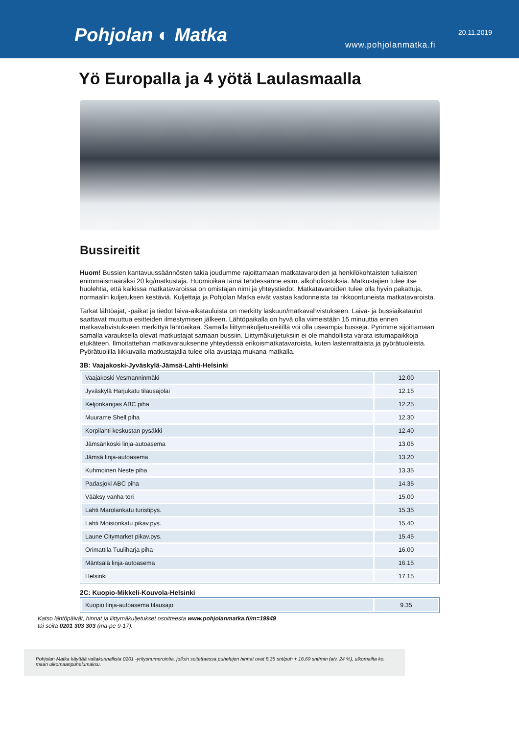Pohjolan ◐ Matka 20.11.2019
www.pohjolanmatka.fi
Yö Europalla ja 4 yötä Laulasmaalla
Bussireitit
Huom! Bussien kantavuussäännösten takia joudumme rajoittamaan matkatavaroiden ja henkilökohtaisten tuliaisten enimmäismääräksi 20 kg/matkustaja. Huomioikaa tämä tehdessänne esim. alkoholiostoksia. Matkustajien tulee itse huolehtia, että kaikissa matkatavaroissa on omistajan nimi ja yhteystiedot. Matkatavaroiden tulee olla hyvin pakattuja, normaalin kuljetuksen kestäviä. Kuljettaja ja Pohjolan Matka eivät vastaa kadonneista tai rikkoontuneista matkatavaroista.
Tarkat lähtöajat, -paikat ja tiedot laiva-aikatauluista on merkitty laskuun/matkavahvistukseen. Laiva- ja bussiaikataulut saattavat muuttua esitteiden ilmestymisen jälkeen. Lähtöpaikalla on hyvä olla viimeistään 15 minuuttia ennen matkavahvistukseen merkittyä lähtöaikaa. Samalla liittymäkuljetusreitillä voi olla useampia busseja. Pyrimme sijoittamaan samalla varauksella olevat matkustajat samaan bussiin. Liittymäkuljetuksiin ei ole mahdollista varata istumapaikkoja etukäteen. Ilmoitattehan matkavarauksenne yhteydessä erikoismatkatavaroista, kuten lastenrattaista ja pyörätuoleista. Pyörätuolilla liikkuvalla matkustajalla tulee olla avustaja mukana matkalla.
3B: Vaajakoski-Jyväskylä-Jämsä-Lahti-Helsinki
| Vaajakoski Vesmanninmäki | 12.00 |
| Jyväskylä Harjukatu tilausajolai | 12.15 |
| Keljonkangas ABC piha | 12.25 |
| Muurame Shell piha | 12.30 |
| Korpilahti keskustan pysäkki | 12.40 |
| Jämsänkoski linja-autoasema | 13.05 |
| Jämsä linja-autoasema | 13.20 |
| Kuhmoinen Neste piha | 13.35 |
| Padasjoki ABC piha | 14.35 |
| Vääksy vanha tori | 15.00 |
| Lahti Marolankatu turistipys. | 15.35 |
| Lahti Moisionkatu pikav.pys. | 15.40 |
| Laune Citymarket pikav.pys. | 15.45 |
| Orimattila Tuuliharja piha | 16.00 |
| Mäntsälä linja-autoasema | 16.15 |
| Helsinki | 17.15 |
2C: Kuopio-Mikkeli-Kouvola-Helsinki
| Kuopio linja-autoasema tilausajo | 9.35 |
Katso lähtöpäivät, hinnat ja liittymäkuljetukset osoitteesta www.pohjolanmatka.fi/m=19949
tai soita 0201 303 303 (ma-pe 9-17).
Pohjolan Matka käyttää valtakunnallista 0201 -yritysnumerointia, jolloin soitettaessa puhelujen hinnat ovat 8,35 snt/puh + 16,69 snt/min (alv. 24 %), ulkomailta ko. maan ulkomaanpuhelumaksu.